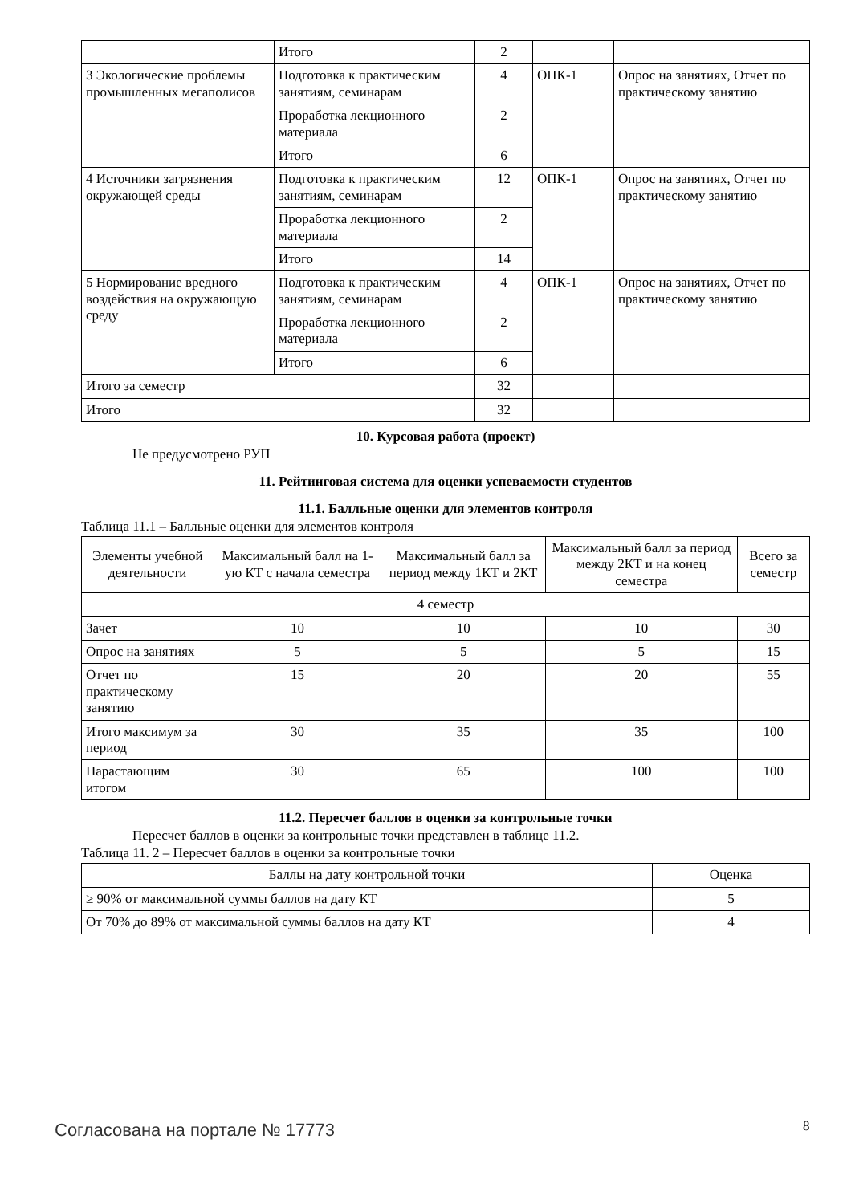| | Итого | 2 | | |
| 3 Экологические проблемы промышленных мегаполисов | Подготовка к практическим занятиям, семинарам | 4 | ОПК-1 | Опрос на занятиях, Отчет по практическому занятию |
| | Проработка лекционного материала | 2 | | |
| | Итого | 6 | | |
| 4 Источники загрязнения окружающей среды | Подготовка к практическим занятиям, семинарам | 12 | ОПК-1 | Опрос на занятиях, Отчет по практическому занятию |
| | Проработка лекционного материала | 2 | | |
| | Итого | 14 | | |
| 5 Нормирование вредного воздействия на окружающую среду | Подготовка к практическим занятиям, семинарам | 4 | ОПК-1 | Опрос на занятиях, Отчет по практическому занятию |
| | Проработка лекционного материала | 2 | | |
| | Итого | 6 | | |
| Итого за семестр | | 32 | | |
| Итого | | 32 | | |
10. Курсовая работа (проект)
Не предусмотрено РУП
11. Рейтинговая система для оценки успеваемости студентов
11.1. Балльные оценки для элементов контроля
Таблица 11.1 – Балльные оценки для элементов контроля
| Элементы учебной деятельности | Максимальный балл на 1-ую КТ с начала семестра | Максимальный балл за период между 1КТ и 2КТ | Максимальный балл за период между 2КТ и на конец семестра | Всего за семестр |
| --- | --- | --- | --- | --- |
| 4 семестр | | | | |
| Зачет | 10 | 10 | 10 | 30 |
| Опрос на занятиях | 5 | 5 | 5 | 15 |
| Отчет по практическому занятию | 15 | 20 | 20 | 55 |
| Итого максимум за период | 30 | 35 | 35 | 100 |
| Нарастающим итогом | 30 | 65 | 100 | 100 |
11.2. Пересчет баллов в оценки за контрольные точки
Пересчет баллов в оценки за контрольные точки представлен в таблице 11.2.
Таблица 11. 2 – Пересчет баллов в оценки за контрольные точки
| Баллы на дату контрольной точки | Оценка |
| --- | --- |
| ≥ 90% от максимальной суммы баллов на дату КТ | 5 |
| От 70% до 89% от максимальной суммы баллов на дату КТ | 4 |
Согласована на портале № 17773 8